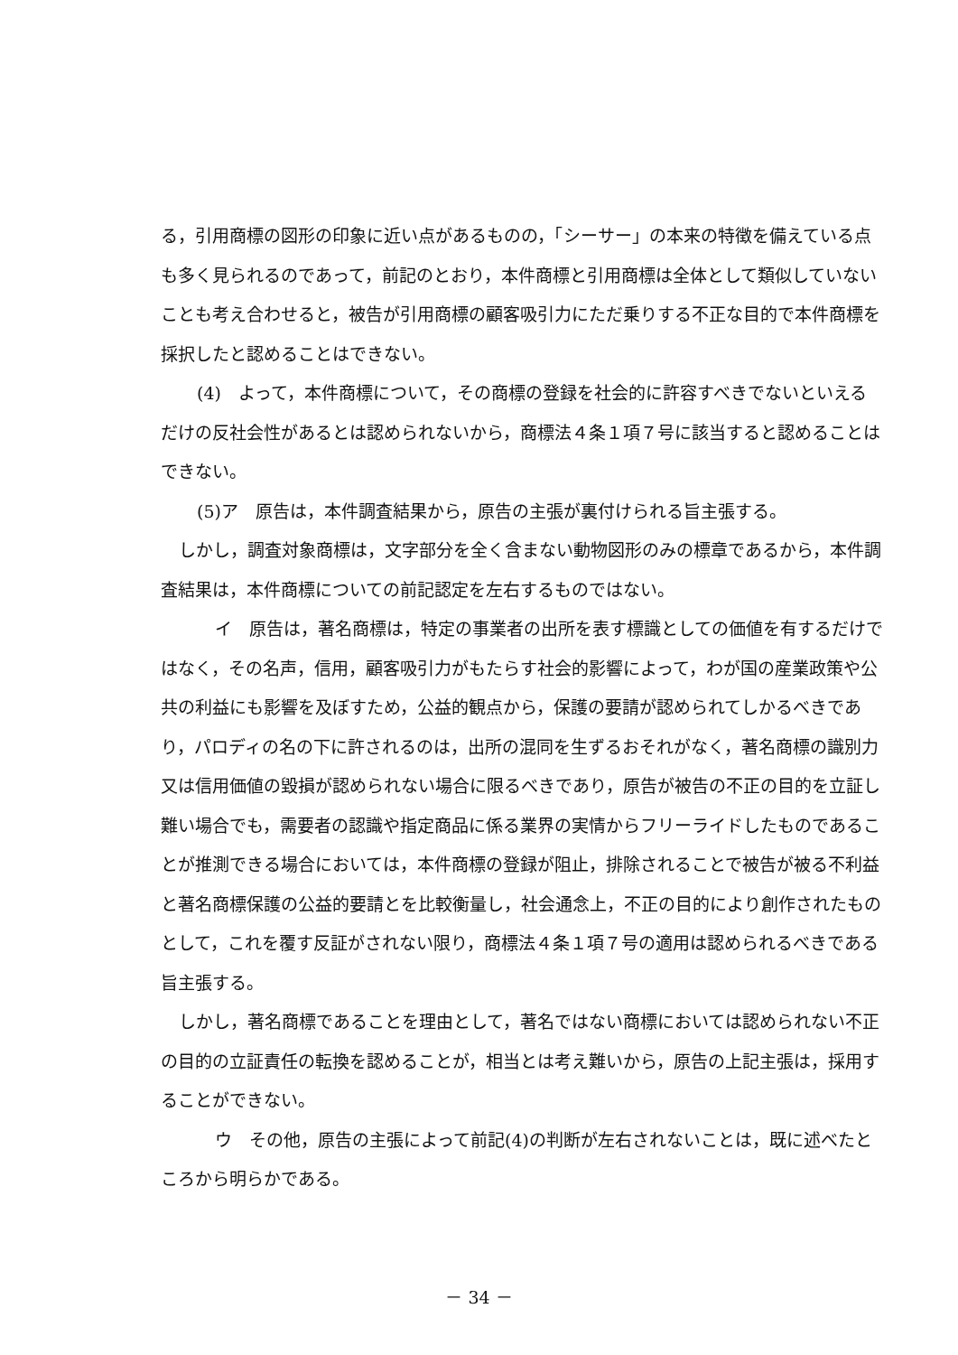る，引用商標の図形の印象に近い点があるものの，「シーサー」の本来の特徴を備えている点も多く見られるのであって，前記のとおり，本件商標と引用商標は全体として類似していないことも考え合わせると，被告が引用商標の顧客吸引力にただ乗りする不正な目的で本件商標を採択したと認めることはできない。
(4)　よって，本件商標について，その商標の登録を社会的に許容すべきでないといえるだけの反社会性があるとは認められないから，商標法４条１項７号に該当すると認めることはできない。
(5)ア　原告は，本件調査結果から，原告の主張が裏付けられる旨主張する。
しかし，調査対象商標は，文字部分を全く含まない動物図形のみの標章であるから，本件調査結果は，本件商標についての前記認定を左右するものではない。
イ　原告は，著名商標は，特定の事業者の出所を表す標識としての価値を有するだけではなく，その名声，信用，顧客吸引力がもたらす社会的影響によって，わが国の産業政策や公共の利益にも影響を及ぼすため，公益的観点から，保護の要請が認められてしかるべきであり，パロディの名の下に許されるのは，出所の混同を生ずるおそれがなく，著名商標の識別力又は信用価値の毀損が認められない場合に限るべきであり，原告が被告の不正の目的を立証し難い場合でも，需要者の認識や指定商品に係る業界の実情からフリーライドしたものであることが推測できる場合においては，本件商標の登録が阻止，排除されることで被告が被る不利益と著名商標保護の公益的要請とを比較衡量し，社会通念上，不正の目的により創作されたものとして，これを覆す反証がされない限り，商標法４条１項７号の適用は認められるべきである旨主張する。
しかし，著名商標であることを理由として，著名ではない商標においては認められない不正の目的の立証責任の転換を認めることが，相当とは考え難いから，原告の上記主張は，採用することができない。
ウ　その他，原告の主張によって前記(4)の判断が左右されないことは，既に述べたところから明らかである。
－ 34 －